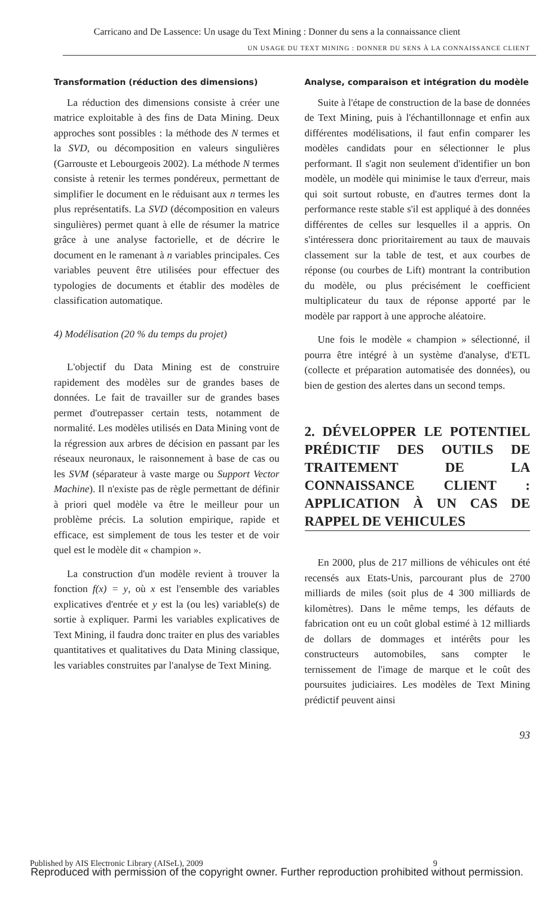Carricano and De Lassence: Un usage du Text Mining : Donner du sens a la connaissance client
UN USAGE DU TEXT MINING : DONNER DU SENS À LA CONNAISSANCE CLIENT
Transformation (réduction des dimensions)
La réduction des dimensions consiste à créer une matrice exploitable à des fins de Data Mining. Deux approches sont possibles : la méthode des N termes et la SVD, ou décomposition en valeurs singulières (Garrouste et Lebourgeois 2002). La méthode N termes consiste à retenir les termes pondéreux, permettant de simplifier le document en le réduisant aux n termes les plus représentatifs. La SVD (décomposition en valeurs singulières) permet quant à elle de résumer la matrice grâce à une analyse factorielle, et de décrire le document en le ramenant à n variables principales. Ces variables peuvent être utilisées pour effectuer des typologies de documents et établir des modèles de classification automatique.
4) Modélisation (20 % du temps du projet)
L'objectif du Data Mining est de construire rapidement des modèles sur de grandes bases de données. Le fait de travailler sur de grandes bases permet d'outrepasser certain tests, notamment de normalité. Les modèles utilisés en Data Mining vont de la régression aux arbres de décision en passant par les réseaux neuronaux, le raisonnement à base de cas ou les SVM (séparateur à vaste marge ou Support Vector Machine). Il n'existe pas de règle permettant de définir à priori quel modèle va être le meilleur pour un problème précis. La solution empirique, rapide et efficace, est simplement de tous les tester et de voir quel est le modèle dit « champion ».
La construction d'un modèle revient à trouver la fonction f(x) = y, où x est l'ensemble des variables explicatives d'entrée et y est la (ou les) variable(s) de sortie à expliquer. Parmi les variables explicatives de Text Mining, il faudra donc traiter en plus des variables quantitatives et qualitatives du Data Mining classique, les variables construites par l'analyse de Text Mining.
Analyse, comparaison et intégration du modèle
Suite à l'étape de construction de la base de données de Text Mining, puis à l'échantillonnage et enfin aux différentes modélisations, il faut enfin comparer les modèles candidats pour en sélectionner le plus performant. Il s'agit non seulement d'identifier un bon modèle, un modèle qui minimise le taux d'erreur, mais qui soit surtout robuste, en d'autres termes dont la performance reste stable s'il est appliqué à des données différentes de celles sur lesquelles il a appris. On s'intéressera donc prioritairement au taux de mauvais classement sur la table de test, et aux courbes de réponse (ou courbes de Lift) montrant la contribution du modèle, ou plus précisément le coefficient multiplicateur du taux de réponse apporté par le modèle par rapport à une approche aléatoire.
Une fois le modèle « champion » sélectionné, il pourra être intégré à un système d'analyse, d'ETL (collecte et préparation automatisée des données), ou bien de gestion des alertes dans un second temps.
2. DÉVELOPPER LE POTENTIEL PRÉDICTIF DES OUTILS DE TRAITEMENT DE LA CONNAISSANCE CLIENT : APPLICATION À UN CAS DE RAPPEL DE VEHICULES
En 2000, plus de 217 millions de véhicules ont été recensés aux Etats-Unis, parcourant plus de 2700 milliards de miles (soit plus de 4 300 milliards de kilomètres). Dans le même temps, les défauts de fabrication ont eu un coût global estimé à 12 milliards de dollars de dommages et intérêts pour les constructeurs automobiles, sans compter le ternissement de l'image de marque et le coût des poursuites judiciaires. Les modèles de Text Mining prédictif peuvent ainsi
93
Published by AIS Electronic Library (AISeL), 2009 9
Reproduced with permission of the copyright owner. Further reproduction prohibited without permission.